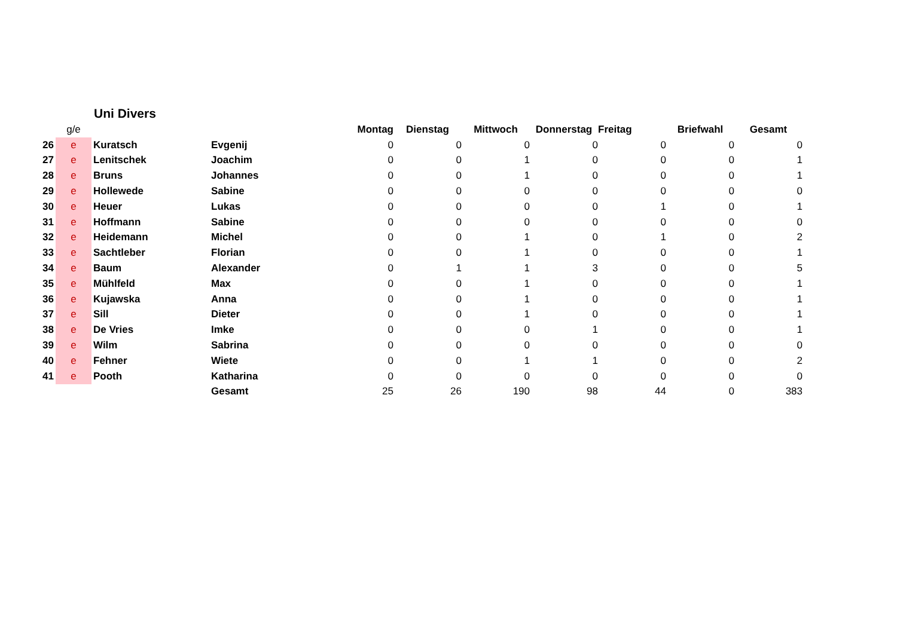Uni Divers
| | g/e | | | Montag | Dienstag | Mittwoch | Donnerstag | Freitag | Briefwahl | Gesamt |
| --- | --- | --- | --- | --- | --- | --- | --- | --- | --- | --- |
| 26 | e | Kuratsch | Evgenij | 0 | 0 | 0 | 0 | 0 | 0 | 0 |
| 27 | e | Lenitschek | Joachim | 0 | 0 | 1 | 0 | 0 | 0 | 1 |
| 28 | e | Bruns | Johannes | 0 | 0 | 1 | 0 | 0 | 0 | 1 |
| 29 | e | Hollewede | Sabine | 0 | 0 | 0 | 0 | 0 | 0 | 0 |
| 30 | e | Heuer | Lukas | 0 | 0 | 0 | 0 | 1 | 0 | 1 |
| 31 | e | Hoffmann | Sabine | 0 | 0 | 0 | 0 | 0 | 0 | 0 |
| 32 | e | Heidemann | Michel | 0 | 0 | 1 | 0 | 1 | 0 | 2 |
| 33 | e | Sachtleber | Florian | 0 | 0 | 1 | 0 | 0 | 0 | 1 |
| 34 | e | Baum | Alexander | 0 | 1 | 1 | 3 | 0 | 0 | 5 |
| 35 | e | Mühlfeld | Max | 0 | 0 | 1 | 0 | 0 | 0 | 1 |
| 36 | e | Kujawska | Anna | 0 | 0 | 1 | 0 | 0 | 0 | 1 |
| 37 | e | Sill | Dieter | 0 | 0 | 1 | 0 | 0 | 0 | 1 |
| 38 | e | De Vries | Imke | 0 | 0 | 0 | 1 | 0 | 0 | 1 |
| 39 | e | Wilm | Sabrina | 0 | 0 | 0 | 0 | 0 | 0 | 0 |
| 40 | e | Fehner | Wiete | 0 | 0 | 1 | 1 | 0 | 0 | 2 |
| 41 | e | Pooth | Katharina | 0 | 0 | 0 | 0 | 0 | 0 | 0 |
| | | | Gesamt | 25 | 26 | 190 | 98 | 44 | 0 | 383 |